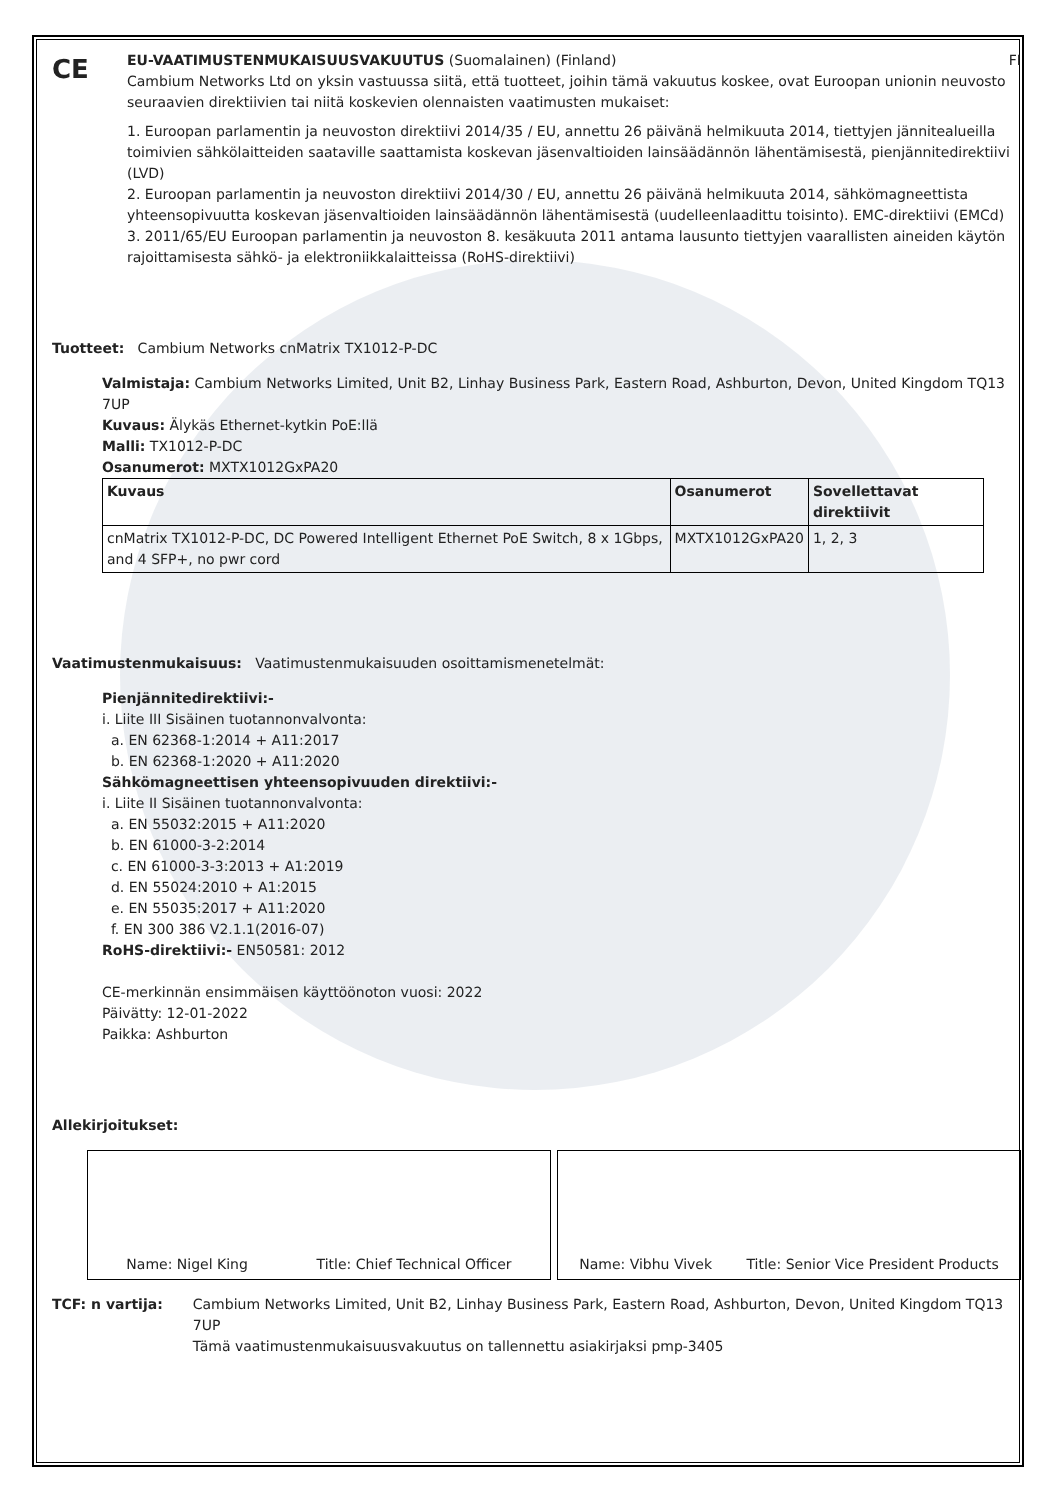CE
EU-VAATIMUSTENMUKAISUUSVAKUUTUS (Suomalainen) (Finland) FI
Cambium Networks Ltd on yksin vastuussa siitä, että tuotteet, joihin tämä vakuutus koskee, ovat Euroopan unionin neuvosto seuraavien direktiivien tai niitä koskevien olennaisten vaatimusten mukaiset:
1. Euroopan parlamentin ja neuvoston direktiivi 2014/35 / EU, annettu 26 päivänä helmikuuta 2014, tiettyjen jännitealueilla toimivien sähkölaitteiden saataville saattamista koskevan jäsenvaltioiden lainsäädännön lähentämisestä, pienjännitedirektiivi (LVD)
2. Euroopan parlamentin ja neuvoston direktiivi 2014/30 / EU, annettu 26 päivänä helmikuuta 2014, sähkömagneettista yhteensopivuutta koskevan jäsenvaltioiden lainsäädännön lähentämisestä (uudelleenlaadittu toisinto). EMC-direktiivi (EMCd)
3. 2011/65/EU Euroopan parlamentin ja neuvoston 8. kesäkuuta 2011 antama lausunto tiettyjen vaarallisten aineiden käytön rajoittamisesta sähkö- ja elektroniikkalaitteissa (RoHS-direktiivi)
Tuotteet: Cambium Networks cnMatrix TX1012-P-DC
Valmistaja: Cambium Networks Limited, Unit B2, Linhay Business Park, Eastern Road, Ashburton, Devon, United Kingdom TQ13 7UP
Kuvaus: Älykäs Ethernet-kytkin PoE:llä
Malli: TX1012-P-DC
Osanumerot: MXTX1012GxPA20
| Kuvaus | Osanumerot | Sovellettavat direktiivit |
| --- | --- | --- |
| cnMatrix TX1012-P-DC, DC Powered Intelligent Ethernet PoE Switch, 8 x 1Gbps, and 4 SFP+, no pwr cord | MXTX1012GxPA20 | 1, 2, 3 |
Vaatimustenmukaisuus: Vaatimustenmukaisuuden osoittamismenetelmät:
Pienjännitedirektiivi:-
i. Liite III Sisäinen tuotannonvalvonta:
a. EN 62368-1:2014 + A11:2017
b. EN 62368-1:2020 + A11:2020
Sähkömagneettisen yhteensopivuuden direktiivi:-
i. Liite II Sisäinen tuotannonvalvonta:
a. EN 55032:2015 + A11:2020
b. EN 61000-3-2:2014
c. EN 61000-3-3:2013 + A1:2019
d. EN 55024:2010 + A1:2015
e. EN 55035:2017 + A11:2020
f. EN 300 386 V2.1.1(2016-07)
RoHS-direktiivi:- EN50581: 2012
CE-merkinnän ensimmäisen käyttöönoton vuosi: 2022
Päivätty: 12-01-2022
Paikka: Ashburton
Allekirjoitukset:
Name: Nigel King Title: Chief Technical Officer
Name: Vibhu Vivek Title: Senior Vice President Products
TCF: n vartija: Cambium Networks Limited, Unit B2, Linhay Business Park, Eastern Road, Ashburton, Devon, United Kingdom TQ13 7UP
Tämä vaatimustenmukaisuusvakuutus on tallennettu asiakirjaksi pmp-3405